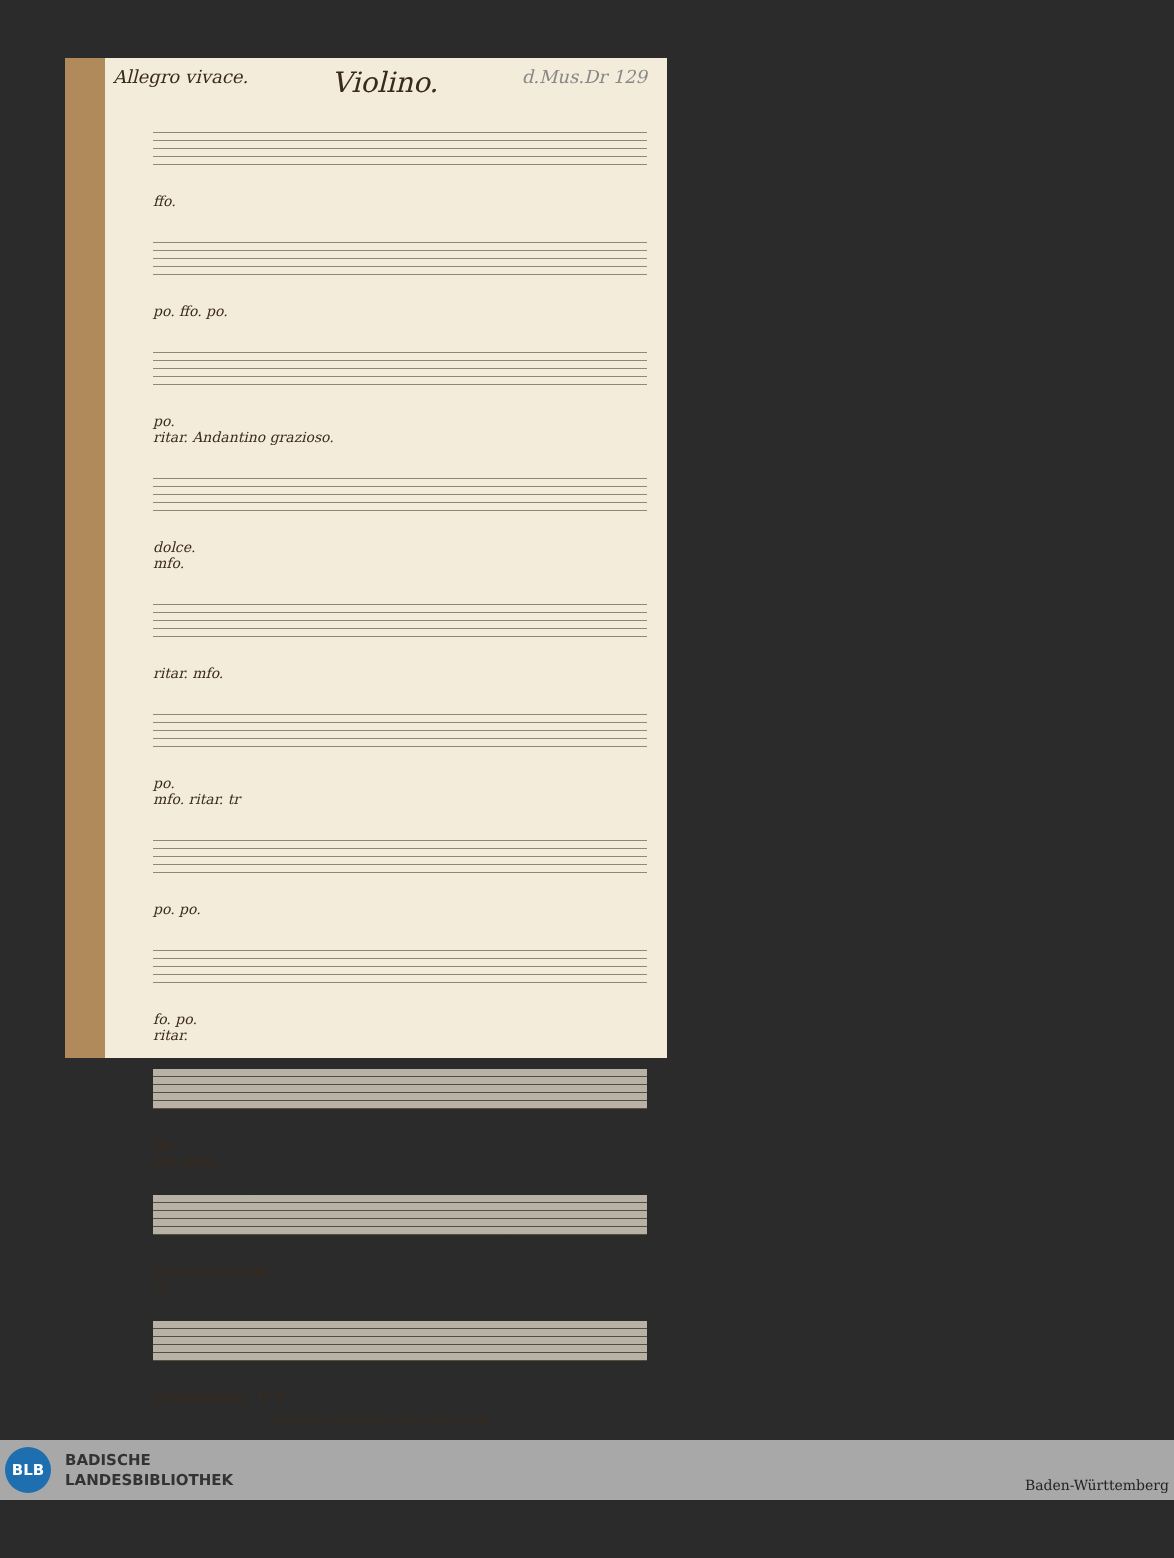Allegro vivace. Violino. d.Mus.Dr 129
ffo.
po. ffo. po.
po.
ritar. Andantino grazioso.
dolce.
mfo.
ritar. mfo.
po.
mfo. ritar. tr
po. po.
fo. po.
ritar.
ffo.
piu lento.
con espressione.
3.
ri-tar-dan-do V. S.
BADISCHE LANDESBIBLIOTHEK KARLSRUHE
BLB
BADISCHE
LANDESBIBLIOTHEK
Baden-Württemberg